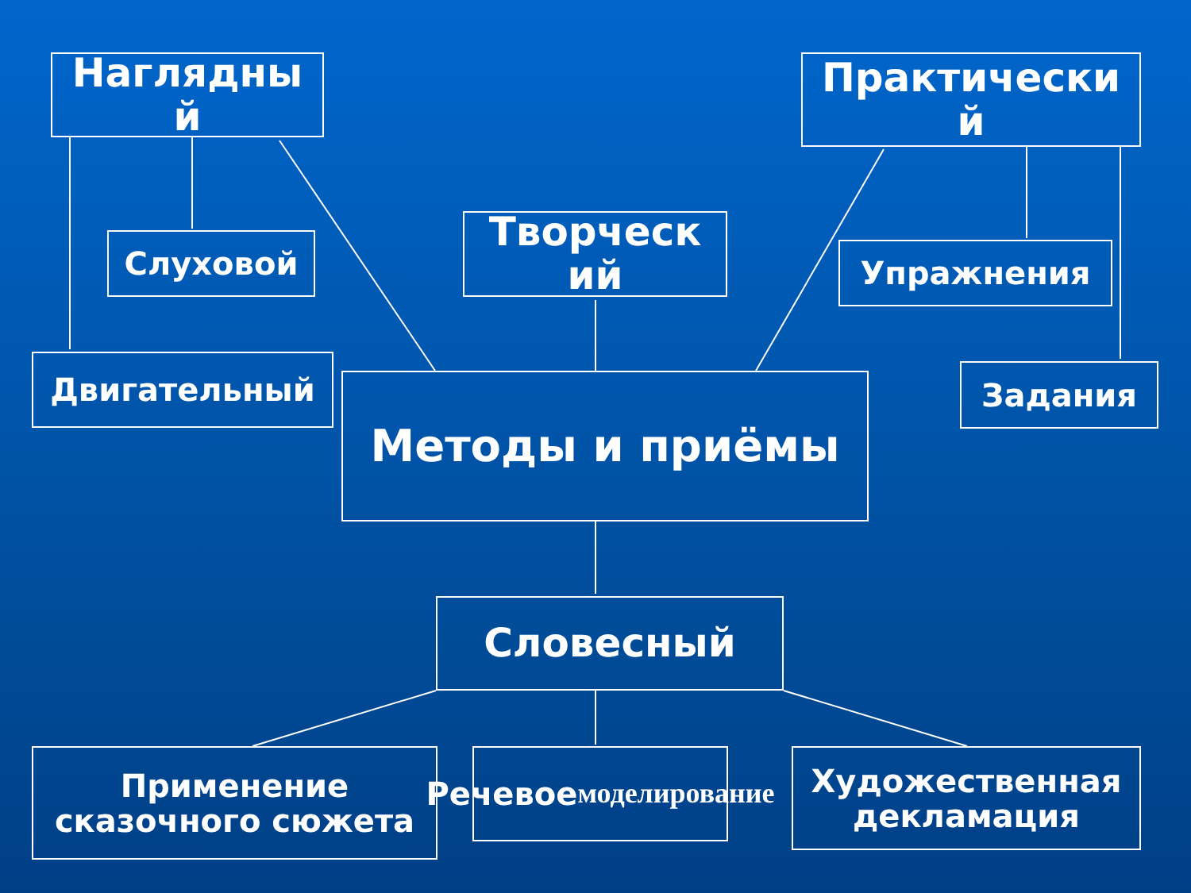Наглядны
й
Слуховой
Двигательный
Творческ
ий
Практически
й
Упражнения
Задания
Методы и приёмы
Словесный
Применение
сказочного сюжета
Речевое
моделирование
Художественная
декламация